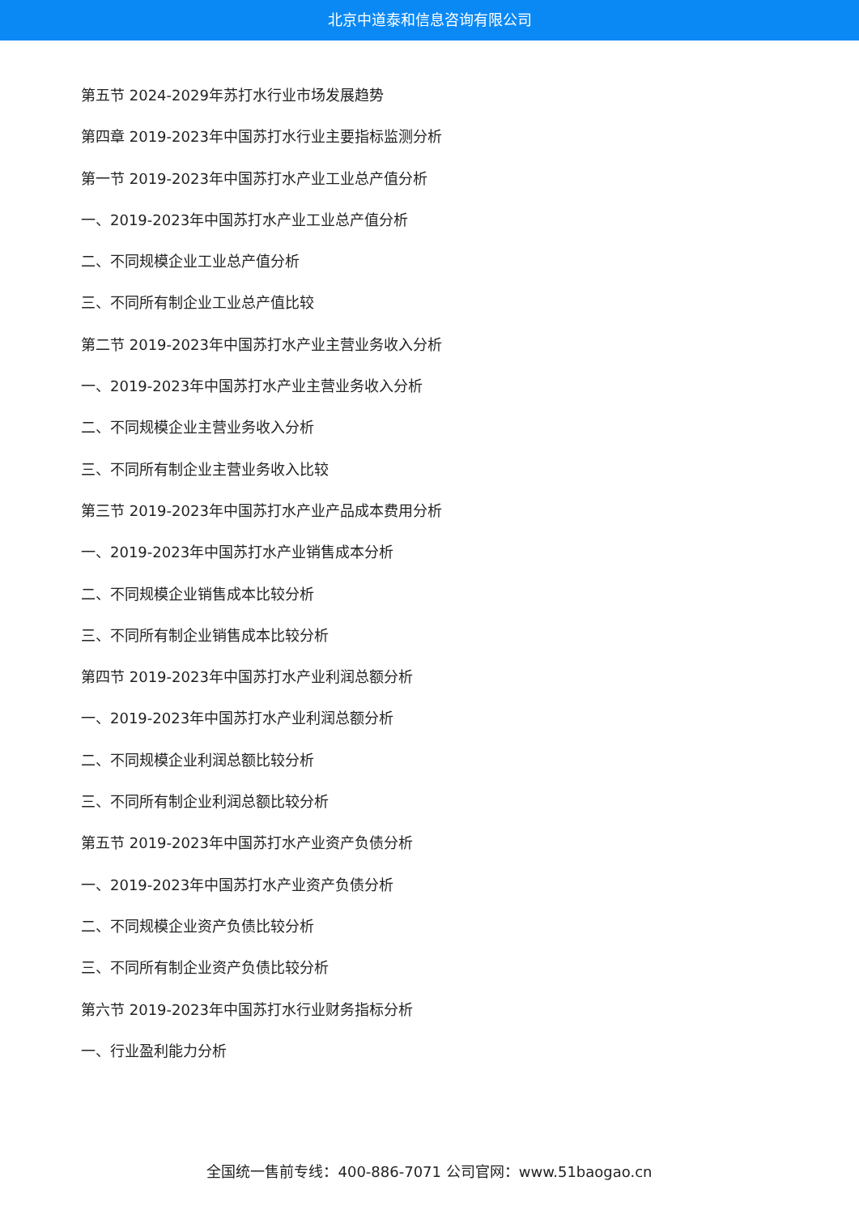北京中道泰和信息咨询有限公司
第五节 2024-2029年苏打水行业市场发展趋势
第四章 2019-2023年中国苏打水行业主要指标监测分析
第一节 2019-2023年中国苏打水产业工业总产值分析
一、2019-2023年中国苏打水产业工业总产值分析
二、不同规模企业工业总产值分析
三、不同所有制企业工业总产值比较
第二节 2019-2023年中国苏打水产业主营业务收入分析
一、2019-2023年中国苏打水产业主营业务收入分析
二、不同规模企业主营业务收入分析
三、不同所有制企业主营业务收入比较
第三节 2019-2023年中国苏打水产业产品成本费用分析
一、2019-2023年中国苏打水产业销售成本分析
二、不同规模企业销售成本比较分析
三、不同所有制企业销售成本比较分析
第四节 2019-2023年中国苏打水产业利润总额分析
一、2019-2023年中国苏打水产业利润总额分析
二、不同规模企业利润总额比较分析
三、不同所有制企业利润总额比较分析
第五节 2019-2023年中国苏打水产业资产负债分析
一、2019-2023年中国苏打水产业资产负债分析
二、不同规模企业资产负债比较分析
三、不同所有制企业资产负债比较分析
第六节 2019-2023年中国苏打水行业财务指标分析
一、行业盈利能力分析
全国统一售前专线：400-886-7071 公司官网：www.51baogao.cn